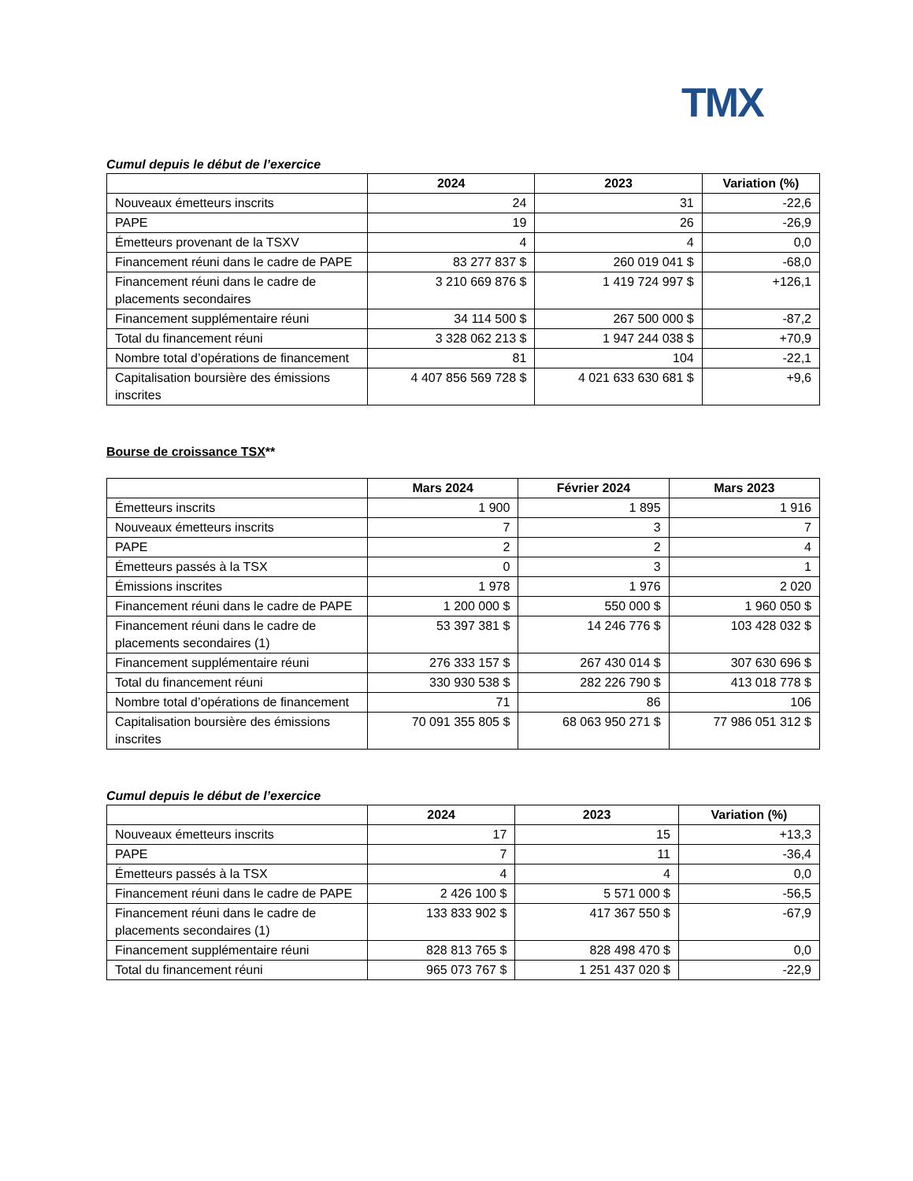TMX
Cumul depuis le début de l’exercice
| | 2024 | 2023 | Variation (%) |
| --- | --- | --- | --- |
| Nouveaux émetteurs inscrits | 24 | 31 | -22,6 |
| PAPE | 19 | 26 | -26,9 |
| Émetteurs provenant de la TSXV | 4 | 4 | 0,0 |
| Financement réuni dans le cadre de PAPE | 83 277 837 $ | 260 019 041 $ | -68,0 |
| Financement réuni dans le cadre de placements secondaires | 3 210 669 876 $ | 1 419 724 997 $ | +126,1 |
| Financement supplémentaire réuni | 34 114 500 $ | 267 500 000 $ | -87,2 |
| Total du financement réuni | 3 328 062 213 $ | 1 947 244 038 $ | +70,9 |
| Nombre total d’opérations de financement | 81 | 104 | -22,1 |
| Capitalisation boursière des émissions inscrites | 4 407 856 569 728 $ | 4 021 633 630 681 $ | +9,6 |
Bourse de croissance TSX**
| | Mars 2024 | Février 2024 | Mars 2023 |
| --- | --- | --- | --- |
| Émetteurs inscrits | 1 900 | 1 895 | 1 916 |
| Nouveaux émetteurs inscrits | 7 | 3 | 7 |
| PAPE | 2 | 2 | 4 |
| Émetteurs passés à la TSX | 0 | 3 | 1 |
| Émissions inscrites | 1 978 | 1 976 | 2 020 |
| Financement réuni dans le cadre de PAPE | 1 200 000 $ | 550 000 $ | 1 960 050 $ |
| Financement réuni dans le cadre de placements secondaires (1) | 53 397 381 $ | 14 246 776 $ | 103 428 032 $ |
| Financement supplémentaire réuni | 276 333 157 $ | 267 430 014 $ | 307 630 696 $ |
| Total du financement réuni | 330 930 538 $ | 282 226 790 $ | 413 018 778 $ |
| Nombre total d’opérations de financement | 71 | 86 | 106 |
| Capitalisation boursière des émissions inscrites | 70 091 355 805 $ | 68 063 950 271 $ | 77 986 051 312 $ |
Cumul depuis le début de l’exercice
| | 2024 | 2023 | Variation (%) |
| --- | --- | --- | --- |
| Nouveaux émetteurs inscrits | 17 | 15 | +13,3 |
| PAPE | 7 | 11 | -36,4 |
| Émetteurs passés à la TSX | 4 | 4 | 0,0 |
| Financement réuni dans le cadre de PAPE | 2 426 100 $ | 5 571 000 $ | -56,5 |
| Financement réuni dans le cadre de placements secondaires (1) | 133 833 902 $ | 417 367 550 $ | -67,9 |
| Financement supplémentaire réuni | 828 813 765 $ | 828 498 470 $ | 0,0 |
| Total du financement réuni | 965 073 767 $ | 1 251 437 020 $ | -22,9 |